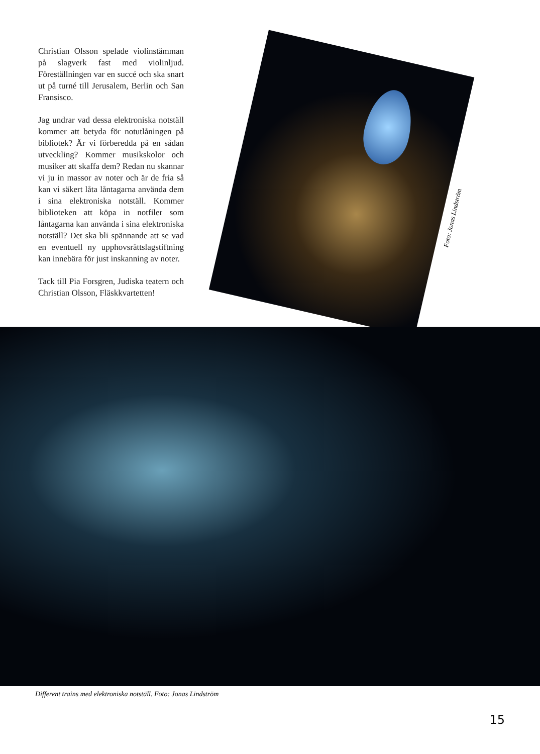Christian Olsson spelade violinstämman på slagverk fast med violinljud. Föreställningen var en succé och ska snart ut på turné till Jerusalem, Berlin och San Fransisco.
Jag undrar vad dessa elektroniska notställ kommer att betyda för notutlåningen på bibliotek? Är vi förberedda på en sådan utveckling? Kommer musikskolor och musiker att skaffa dem? Redan nu skannar vi ju in massor av noter och är de fria så kan vi säkert låta låntagarna använda dem i sina elektroniska notställ. Kommer biblioteken att köpa in notfiler som låntagarna kan använda i sina elektroniska notställ? Det ska bli spännande att se vad en eventuell ny upphovsrättslagstiftning kan innebära för just inskanning av noter.
Tack till Pia Forsgren, Judiska teatern och Christian Olsson, Fläskkvartetten!
Foto: Jonas Lindström
Different trains med elektroniska notställ. Foto: Jonas Lindström
15